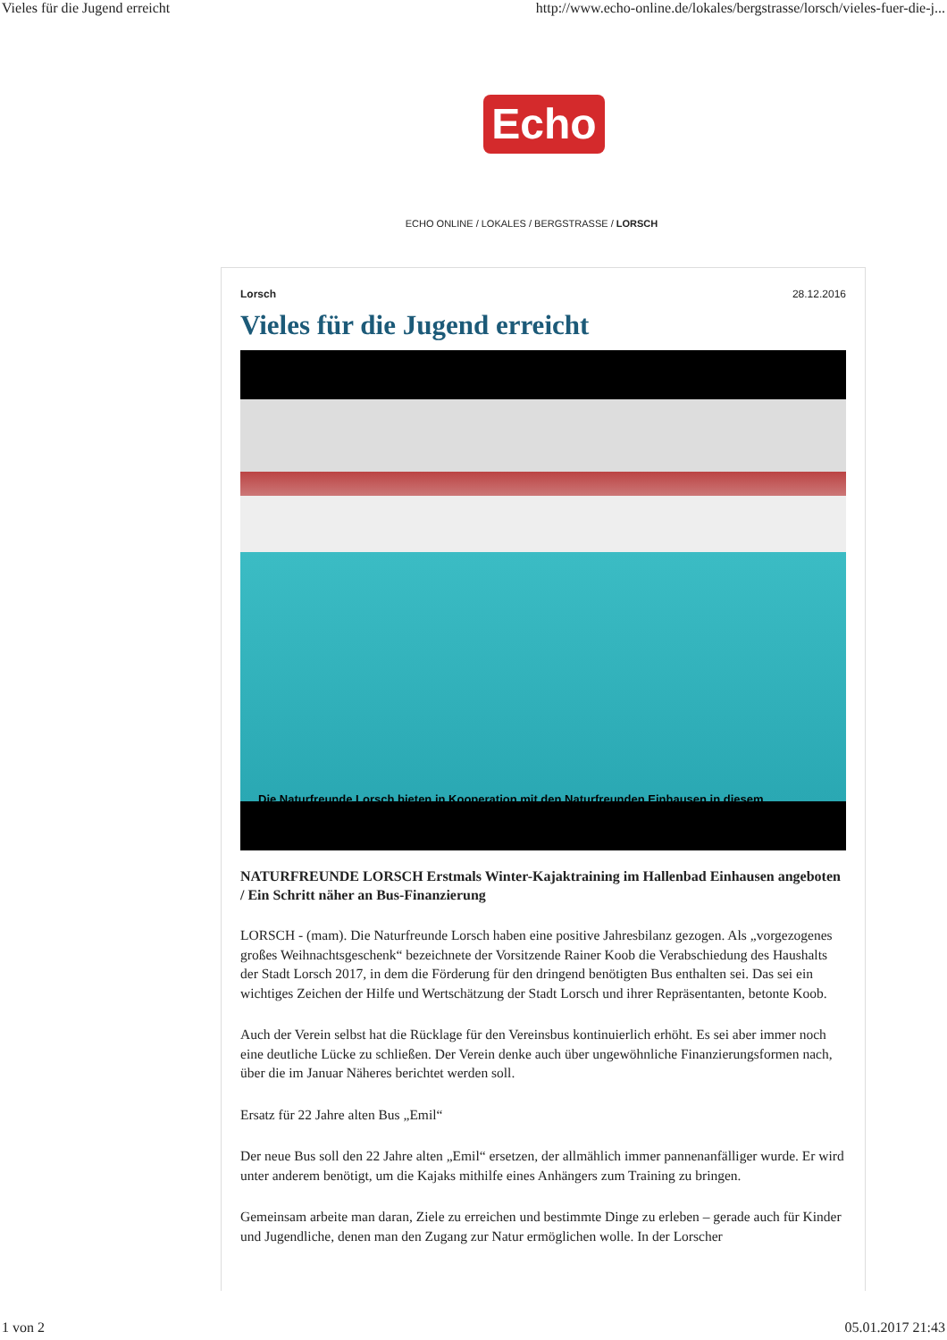Vieles für die Jugend erreicht http://www.echo-online.de/lokales/bergstrasse/lorsch/vieles-fuer-die-j...
Echo
ECHO ONLINE / LOKALES / BERGSTRASSE / LORSCH
Lorsch 28.12.2016
Vieles für die Jugend erreicht
Die Naturfreunde Lorsch bieten in Kooperation mit den Naturfreunden Einhausen in diesem
NATURFREUNDE LORSCH Erstmals Winter-Kajaktraining im Hallenbad Einhausen angeboten / Ein Schritt näher an Bus-Finanzierung
LORSCH - (mam). Die Naturfreunde Lorsch haben eine positive Jahresbilanz gezogen. Als „vorgezogenes großes Weihnachtsgeschenk“ bezeichnete der Vorsitzende Rainer Koob die Verabschiedung des Haushalts der Stadt Lorsch 2017, in dem die Förderung für den dringend benötigten Bus enthalten sei. Das sei ein wichtiges Zeichen der Hilfe und Wertschätzung der Stadt Lorsch und ihrer Repräsentanten, betonte Koob.
Auch der Verein selbst hat die Rücklage für den Vereinsbus kontinuierlich erhöht. Es sei aber immer noch eine deutliche Lücke zu schließen. Der Verein denke auch über ungewöhnliche Finanzierungsformen nach, über die im Januar Näheres berichtet werden soll.
Ersatz für 22 Jahre alten Bus „Emil“
Der neue Bus soll den 22 Jahre alten „Emil“ ersetzen, der allmählich immer pannenanfälliger wurde. Er wird unter anderem benötigt, um die Kajaks mithilfe eines Anhängers zum Training zu bringen.
Gemeinsam arbeite man daran, Ziele zu erreichen und bestimmte Dinge zu erleben – gerade auch für Kinder und Jugendliche, denen man den Zugang zur Natur ermöglichen wolle. In der Lorscher
1 von 2 05.01.2017 21:43